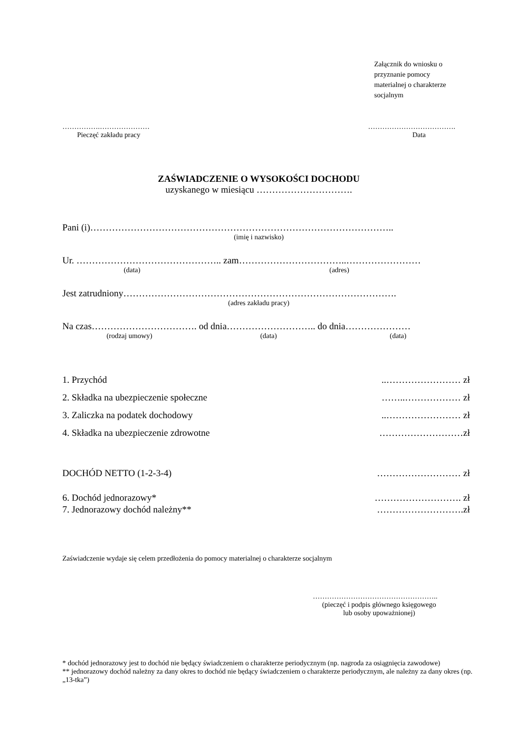Załącznik do wniosku o
przyznanie pomocy
materialnej o charakterze
socjalnym
…………….………………… ……………………………….
Pieczęć zakładu pracy Data
ZAŚWIADCZENIE O WYSOKOŚCI DOCHODU
uzyskanego w miesiącu ………………………….
Pani (i)……………………………………………………………………………………..
(imię i nazwisko)
Ur. ……………………………………….. zam……………………………..……………………
(data) (adres)
Jest zatrudniony…………………………………………………………………………….
(adres zakładu pracy)
Na czas……………………………. od dnia……………………….. do dnia…………………
(rodzaj umowy) (data) (data)
1. Przychód..…………………… zł
2. Składka na ubezpieczenie społeczne ……..……………… zł
3. Zaliczka na podatek dochodowy..…………………… zł
4. Składka na ubezpieczenie zdrowotne ………………………zł
DOCHÓD NETTO (1-2-3-4) ……………………… zł
6. Dochód jednorazowy* ………………………. zł
7. Jednorazowy dochód należny** ……………………….zł
Zaświadczenie wydaje się celem przedłożenia do pomocy materialnej o charakterze socjalnym
……………………………………………..
(pieczęć i podpis głównego księgowego
lub osoby upoważnionej)
* dochód jednorazowy jest to dochód nie będący świadczeniem o charakterze periodycznym (np. nagroda za osiągnięcia zawodowe)
** jednorazowy dochód należny za dany okres to dochód nie będący świadczeniem o charakterze periodycznym, ale należny za dany okres (np. „13-tka”)